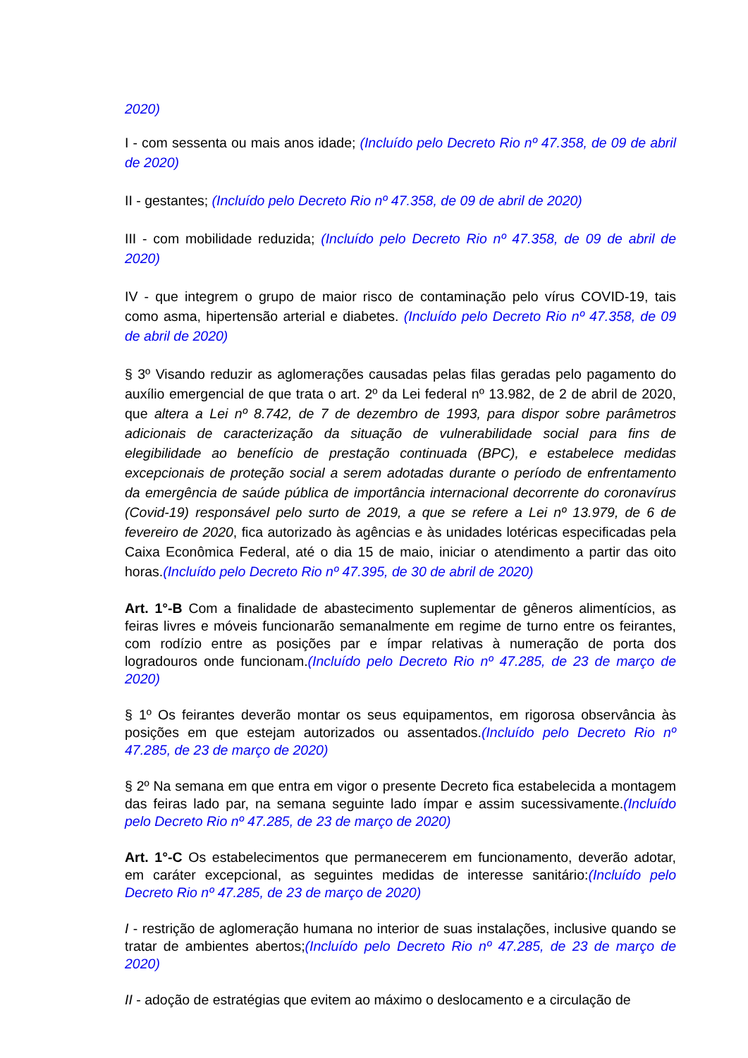2020)
I - com sessenta ou mais anos idade; (Incluído pelo Decreto Rio nº 47.358, de 09 de abril de 2020)
II - gestantes; (Incluído pelo Decreto Rio nº 47.358, de 09 de abril de 2020)
III - com mobilidade reduzida; (Incluído pelo Decreto Rio nº 47.358, de 09 de abril de 2020)
IV - que integrem o grupo de maior risco de contaminação pelo vírus COVID-19, tais como asma, hipertensão arterial e diabetes. (Incluído pelo Decreto Rio nº 47.358, de 09 de abril de 2020)
§ 3º Visando reduzir as aglomerações causadas pelas filas geradas pelo pagamento do auxílio emergencial de que trata o art. 2º da Lei federal nº 13.982, de 2 de abril de 2020, que altera a Lei nº 8.742, de 7 de dezembro de 1993, para dispor sobre parâmetros adicionais de caracterização da situação de vulnerabilidade social para fins de elegibilidade ao benefício de prestação continuada (BPC), e estabelece medidas excepcionais de proteção social a serem adotadas durante o período de enfrentamento da emergência de saúde pública de importância internacional decorrente do coronavírus (Covid-19) responsável pelo surto de 2019, a que se refere a Lei nº 13.979, de 6 de fevereiro de 2020, fica autorizado às agências e às unidades lotéricas especificadas pela Caixa Econômica Federal, até o dia 15 de maio, iniciar o atendimento a partir das oito horas.(Incluído pelo Decreto Rio nº 47.395, de 30 de abril de 2020)
Art. 1°-B Com a finalidade de abastecimento suplementar de gêneros alimentícios, as feiras livres e móveis funcionarão semanalmente em regime de turno entre os feirantes, com rodízio entre as posições par e ímpar relativas à numeração de porta dos logradouros onde funcionam.(Incluído pelo Decreto Rio nº 47.285, de 23 de março de 2020)
§ 1º Os feirantes deverão montar os seus equipamentos, em rigorosa observância às posições em que estejam autorizados ou assentados.(Incluído pelo Decreto Rio nº 47.285, de 23 de março de 2020)
§ 2º Na semana em que entra em vigor o presente Decreto fica estabelecida a montagem das feiras lado par, na semana seguinte lado ímpar e assim sucessivamente.(Incluído pelo Decreto Rio nº 47.285, de 23 de março de 2020)
Art. 1°-C Os estabelecimentos que permanecerem em funcionamento, deverão adotar, em caráter excepcional, as seguintes medidas de interesse sanitário:(Incluído pelo Decreto Rio nº 47.285, de 23 de março de 2020)
I - restrição de aglomeração humana no interior de suas instalações, inclusive quando se tratar de ambientes abertos;(Incluído pelo Decreto Rio nº 47.285, de 23 de março de 2020)
II - adoção de estratégias que evitem ao máximo o deslocamento e a circulação de